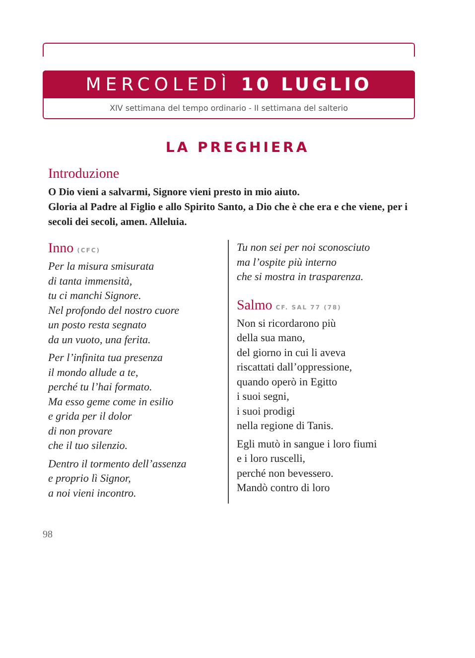MERCOLEDÌ 10 LUGLIO
XIV settimana del tempo ordinario - II settimana del salterio
LA PREGHIERA
Introduzione
O Dio vieni a salvarmi, Signore vieni presto in mio aiuto.
Gloria al Padre al Figlio e allo Spirito Santo, a Dio che è che era e che viene, per i secoli dei secoli, amen. Alleluia.
Inno (CFC)
Per la misura smisurata
di tanta immensità,
tu ci manchi Signore.
Nel profondo del nostro cuore
un posto resta segnato
da un vuoto, una ferita.
Per l’infinita tua presenza
il mondo allude a te,
perché tu l’hai formato.
Ma esso geme come in esilio
e grida per il dolor
di non provare
che il tuo silenzio.
Dentro il tormento dell’assenza
e proprio lì Signor,
a noi vieni incontro.
Tu non sei per noi sconosciuto
ma l’ospite più interno
che si mostra in trasparenza.
Salmo CF. SAL 77 (78)
Non si ricordarono più
della sua mano,
del giorno in cui li aveva
riscattati dall’oppressione,
quando operò in Egitto
i suoi segni,
i suoi prodigi
nella regione di Tanis.
Egli mutò in sangue i loro fiumi
e i loro ruscelli,
perché non bevessero.
Mandò contro di loro
98